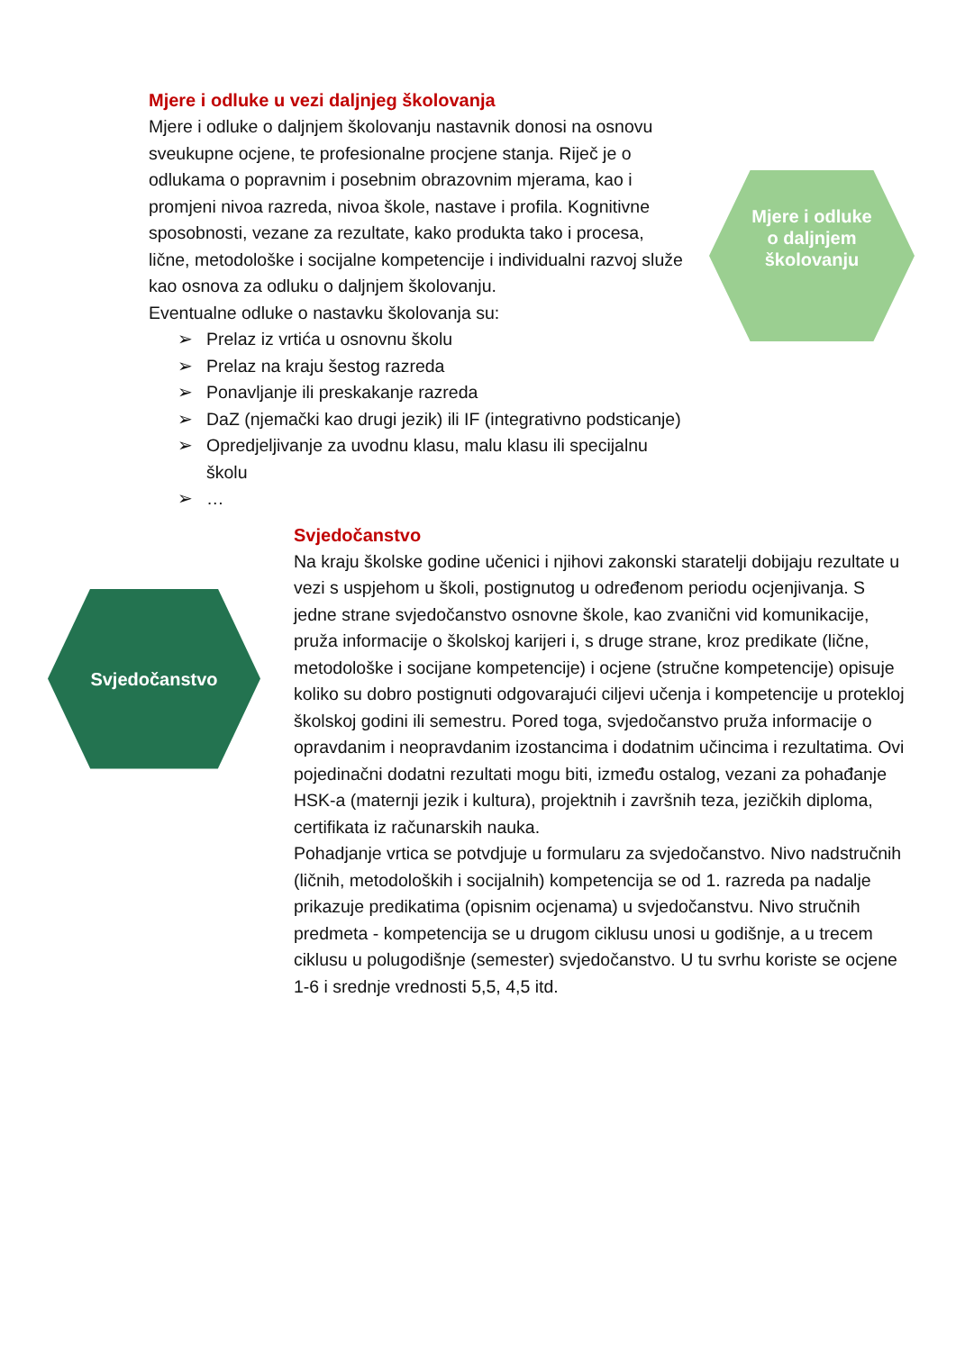Mjere i odluke u vezi daljnjeg školovanja
Mjere i odluke o daljnjem školovanju nastavnik donosi na osnovu sveukupne ocjene, te profesionalne procjene stanja. Riječ je o odlukama o popravnim i posebnim obrazovnim mjerama, kao i promjeni nivoa razreda, nivoa škole, nastave i profila. Kognitivne sposobnosti, vezane za rezultate, kako produkta tako i procesa, lične, metodološke i socijalne kompetencije i individualni razvoj služe kao osnova za odluku o daljnjem školovanju.
Eventualne odluke o nastavku školovanja su:
➢ Prelaz iz vrtića u osnovnu školu
➢ Prelaz na kraju šestog razreda
➢ Ponavljanje ili preskakanje razreda
➢ DaZ (njemački kao drugi jezik) ili IF (integrativno podsticanje)
➢ Opredjeljivanje za uvodnu klasu, malu klasu ili specijalnu školu
➢ …
Mjere i odluke
o daljnjem
školovanju
Svjedočanstvo
Svjedočanstvo
Na kraju školske godine učenici i njihovi zakonski staratelji dobijaju rezultate u vezi s uspjehom u školi, postignutog u određenom periodu ocjenjivanja. S jedne strane svjedočanstvo osnovne škole, kao zvanični vid komunikacije, pruža informacije o školskoj karijeri i, s druge strane, kroz predikate (lične, metodološke i socijane kompetencije) i ocjene (stručne kompetencije) opisuje koliko su dobro postignuti odgovarajući ciljevi učenja i kompetencije u protekloj školskoj godini ili semestru. Pored toga, svjedočanstvo pruža informacije o opravdanim i neopravdanim izostancima i dodatnim učincima i rezultatima. Ovi pojedinačni dodatni rezultati mogu biti, između ostalog, vezani za pohađanje HSK-a (maternji jezik i kultura), projektnih i završnih teza, jezičkih diploma, certifikata iz računarskih nauka.
Pohadjanje vrtica se potvdjuje u formularu za svjedočanstvo. Nivo nadstručnih (ličnih, metodoloških i socijalnih) kompetencija se od 1. razreda pa nadalje prikazuje predikatima (opisnim ocjenama) u svjedočanstvu. Nivo stručnih predmeta - kompetencija se u drugom ciklusu unosi u godišnje, a u trecem ciklusu u polugodišnje (semester) svjedočanstvo. U tu svrhu koriste se ocjene 1-6 i srednje vrednosti 5,5, 4,5 itd.